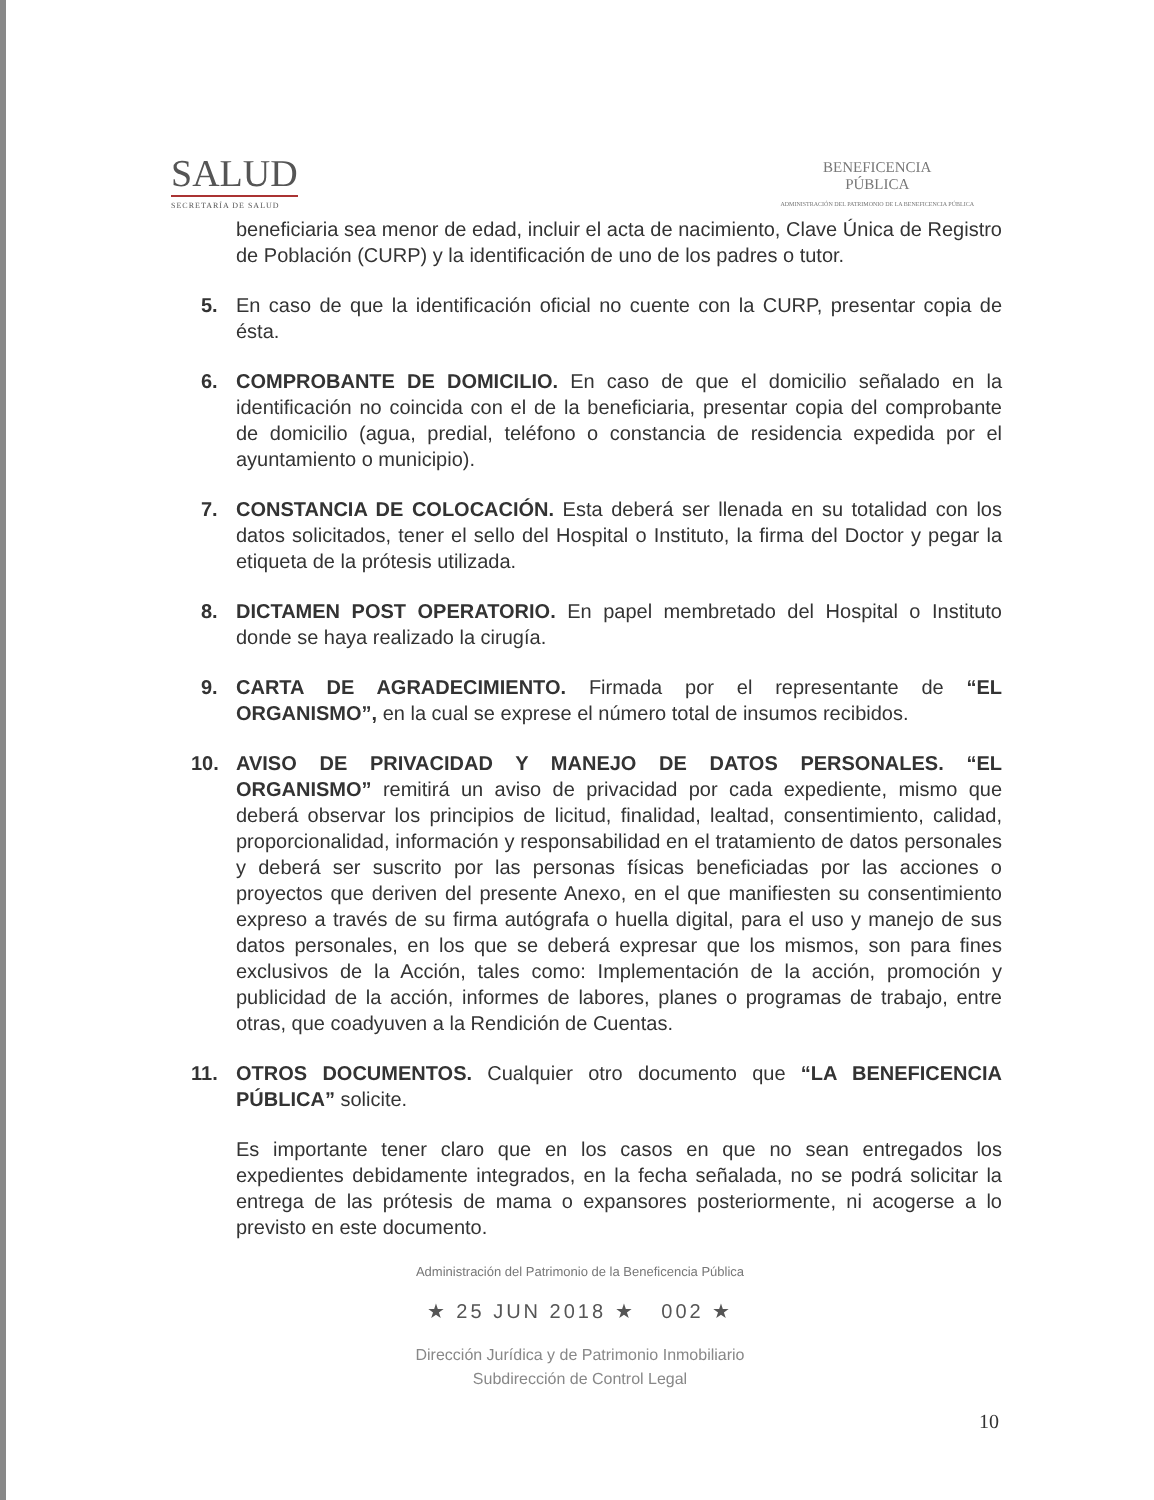SALUD
SECRETARÍA DE SALUD
BENEFICENCIA
PÚBLICA
ADMINISTRACIÓN DEL PATRIMONIO DE LA BENEFICENCIA PÚBLICA
beneficiaria sea menor de edad, incluir el acta de nacimiento, Clave Única de Registro de Población (CURP) y la identificación de uno de los padres o tutor.
5. En caso de que la identificación oficial no cuente con la CURP, presentar copia de ésta.
6. COMPROBANTE DE DOMICILIO. En caso de que el domicilio señalado en la identificación no coincida con el de la beneficiaria, presentar copia del comprobante de domicilio (agua, predial, teléfono o constancia de residencia expedida por el ayuntamiento o municipio).
7. CONSTANCIA DE COLOCACIÓN. Esta deberá ser llenada en su totalidad con los datos solicitados, tener el sello del Hospital o Instituto, la firma del Doctor y pegar la etiqueta de la prótesis utilizada.
8. DICTAMEN POST OPERATORIO. En papel membretado del Hospital o Instituto donde se haya realizado la cirugía.
9. CARTA DE AGRADECIMIENTO. Firmada por el representante de “EL ORGANISMO”, en la cual se exprese el número total de insumos recibidos.
10. AVISO DE PRIVACIDAD Y MANEJO DE DATOS PERSONALES. “EL ORGANISMO” remitirá un aviso de privacidad por cada expediente, mismo que deberá observar los principios de licitud, finalidad, lealtad, consentimiento, calidad, proporcionalidad, información y responsabilidad en el tratamiento de datos personales y deberá ser suscrito por las personas físicas beneficiadas por las acciones o proyectos que deriven del presente Anexo, en el que manifiesten su consentimiento expreso a través de su firma autógrafa o huella digital, para el uso y manejo de sus datos personales, en los que se deberá expresar que los mismos, son para fines exclusivos de la Acción, tales como: Implementación de la acción, promoción y publicidad de la acción, informes de labores, planes o programas de trabajo, entre otras, que coadyuven a la Rendición de Cuentas.
11. OTROS DOCUMENTOS. Cualquier otro documento que “LA BENEFICENCIA PÚBLICA” solicite.
Es importante tener claro que en los casos en que no sean entregados los expedientes debidamente integrados, en la fecha señalada, no se podrá solicitar la entrega de las prótesis de mama o expansores posteriormente, ni acogerse a lo previsto en este documento.
Administración del Patrimonio de la Beneficencia Pública
★ 25 JUN 2018 ★ 002 ★
Dirección Jurídica y de Patrimonio Inmobiliario
Subdirección de Control Legal
10